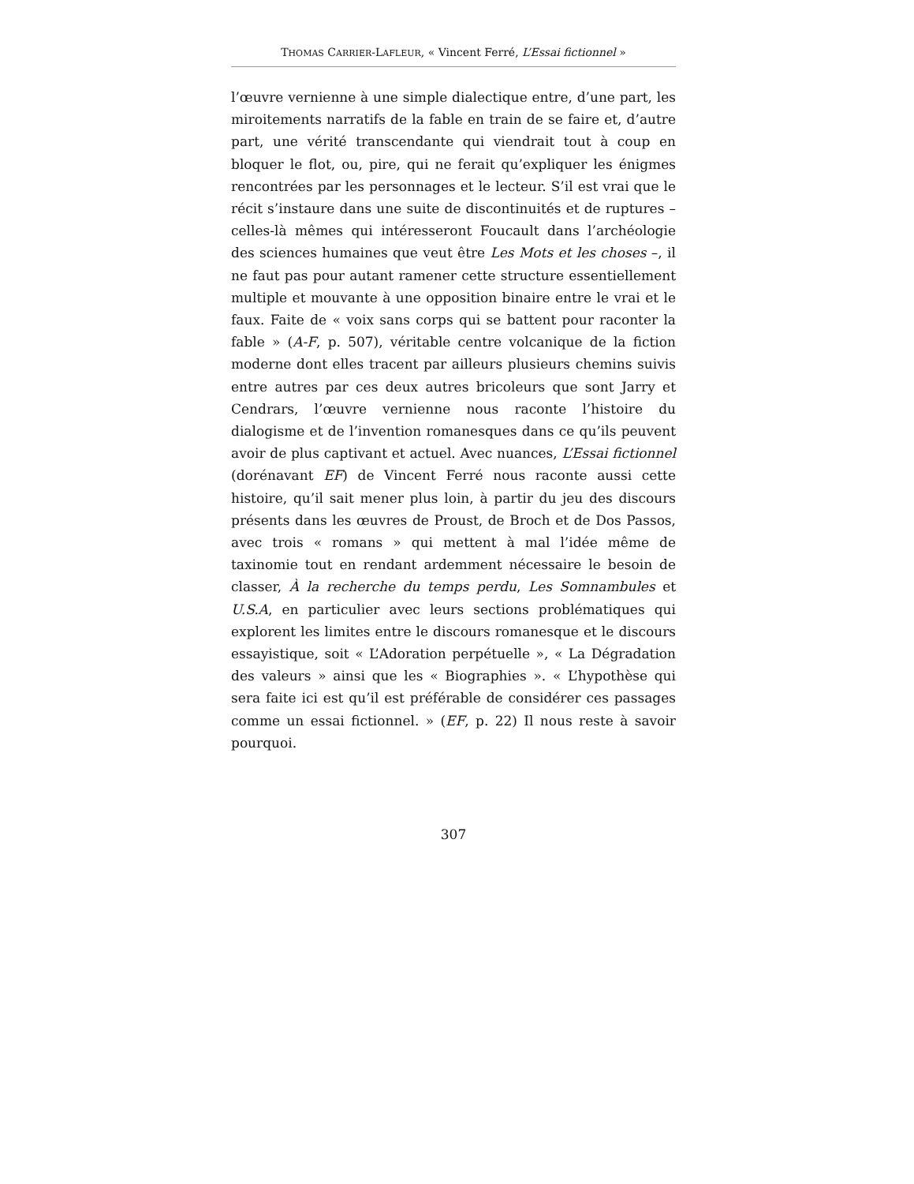THOMAS CARRIER-LAFLEUR, « Vincent Ferré, L’Essai fictionnel »
l’œuvre vernienne à une simple dialectique entre, d’une part, les miroitements narratifs de la fable en train de se faire et, d’autre part, une vérité transcendante qui viendrait tout à coup en bloquer le flot, ou, pire, qui ne ferait qu’expliquer les énigmes rencontrées par les personnages et le lecteur. S’il est vrai que le récit s’instaure dans une suite de discontinuités et de ruptures – celles-là mêmes qui intéresseront Foucault dans l’archéologie des sciences humaines que veut être Les Mots et les choses –, il ne faut pas pour autant ramener cette structure essentiellement multiple et mouvante à une opposition binaire entre le vrai et le faux. Faite de « voix sans corps qui se battent pour raconter la fable » (A-F, p. 507), véritable centre volcanique de la fiction moderne dont elles tracent par ailleurs plusieurs chemins suivis entre autres par ces deux autres bricoleurs que sont Jarry et Cendrars, l’œuvre vernienne nous raconte l’histoire du dialogisme et de l’invention romanesques dans ce qu’ils peuvent avoir de plus captivant et actuel. Avec nuances, L’Essai fictionnel (dorénavant EF) de Vincent Ferré nous raconte aussi cette histoire, qu’il sait mener plus loin, à partir du jeu des discours présents dans les œuvres de Proust, de Broch et de Dos Passos, avec trois « romans » qui mettent à mal l’idée même de taxinomie tout en rendant ardemment nécessaire le besoin de classer, À la recherche du temps perdu, Les Somnambules et U.S.A, en particulier avec leurs sections problématiques qui explorent les limites entre le discours romanesque et le discours essayistique, soit « L’Adoration perpétuelle », « La Dégradation des valeurs » ainsi que les « Biographies ». « L’hypothèse qui sera faite ici est qu’il est préférable de considérer ces passages comme un essai fictionnel. » (EF, p. 22) Il nous reste à savoir pourquoi.
307